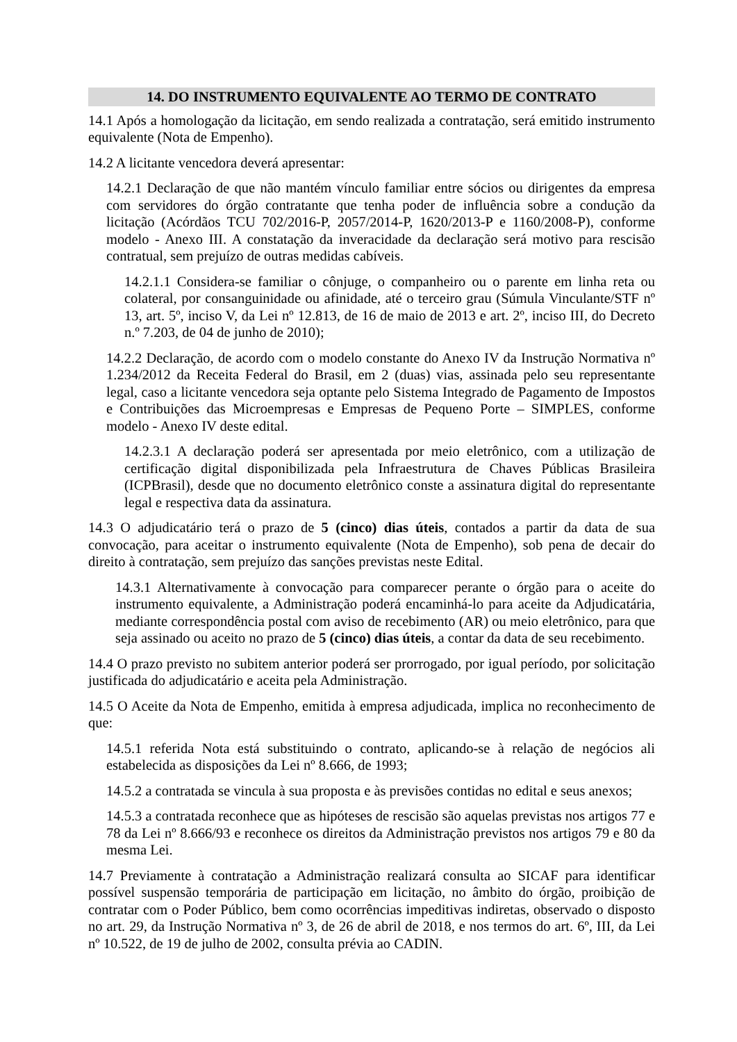14. DO INSTRUMENTO EQUIVALENTE AO TERMO DE CONTRATO
14.1 Após a homologação da licitação, em sendo realizada a contratação, será emitido instrumento equivalente (Nota de Empenho).
14.2 A licitante vencedora deverá apresentar:
14.2.1 Declaração de que não mantém vínculo familiar entre sócios ou dirigentes da empresa com servidores do órgão contratante que tenha poder de influência sobre a condução da licitação (Acórdãos TCU 702/2016-P, 2057/2014-P, 1620/2013-P e 1160/2008-P), conforme modelo - Anexo III. A constatação da inveracidade da declaração será motivo para rescisão contratual, sem prejuízo de outras medidas cabíveis.
14.2.1.1 Considera-se familiar o cônjuge, o companheiro ou o parente em linha reta ou colateral, por consanguinidade ou afinidade, até o terceiro grau (Súmula Vinculante/STF nº 13, art. 5º, inciso V, da Lei nº 12.813, de 16 de maio de 2013 e art. 2º, inciso III, do Decreto n.º 7.203, de 04 de junho de 2010);
14.2.2 Declaração, de acordo com o modelo constante do Anexo IV da Instrução Normativa nº 1.234/2012 da Receita Federal do Brasil, em 2 (duas) vias, assinada pelo seu representante legal, caso a licitante vencedora seja optante pelo Sistema Integrado de Pagamento de Impostos e Contribuições das Microempresas e Empresas de Pequeno Porte – SIMPLES, conforme modelo - Anexo IV deste edital.
14.2.3.1 A declaração poderá ser apresentada por meio eletrônico, com a utilização de certificação digital disponibilizada pela Infraestrutura de Chaves Públicas Brasileira (ICPBrasil), desde que no documento eletrônico conste a assinatura digital do representante legal e respectiva data da assinatura.
14.3 O adjudicatário terá o prazo de 5 (cinco) dias úteis, contados a partir da data de sua convocação, para aceitar o instrumento equivalente (Nota de Empenho), sob pena de decair do direito à contratação, sem prejuízo das sanções previstas neste Edital.
14.3.1 Alternativamente à convocação para comparecer perante o órgão para o aceite do instrumento equivalente, a Administração poderá encaminhá-lo para aceite da Adjudicatária, mediante correspondência postal com aviso de recebimento (AR) ou meio eletrônico, para que seja assinado ou aceito no prazo de 5 (cinco) dias úteis, a contar da data de seu recebimento.
14.4 O prazo previsto no subitem anterior poderá ser prorrogado, por igual período, por solicitação justificada do adjudicatário e aceita pela Administração.
14.5 O Aceite da Nota de Empenho, emitida à empresa adjudicada, implica no reconhecimento de que:
14.5.1 referida Nota está substituindo o contrato, aplicando-se à relação de negócios ali estabelecida as disposições da Lei nº 8.666, de 1993;
14.5.2 a contratada se vincula à sua proposta e às previsões contidas no edital e seus anexos;
14.5.3 a contratada reconhece que as hipóteses de rescisão são aquelas previstas nos artigos 77 e 78 da Lei nº 8.666/93 e reconhece os direitos da Administração previstos nos artigos 79 e 80 da mesma Lei.
14.7 Previamente à contratação a Administração realizará consulta ao SICAF para identificar possível suspensão temporária de participação em licitação, no âmbito do órgão, proibição de contratar com o Poder Público, bem como ocorrências impeditivas indiretas, observado o disposto no art. 29, da Instrução Normativa nº 3, de 26 de abril de 2018, e nos termos do art. 6º, III, da Lei nº 10.522, de 19 de julho de 2002, consulta prévia ao CADIN.